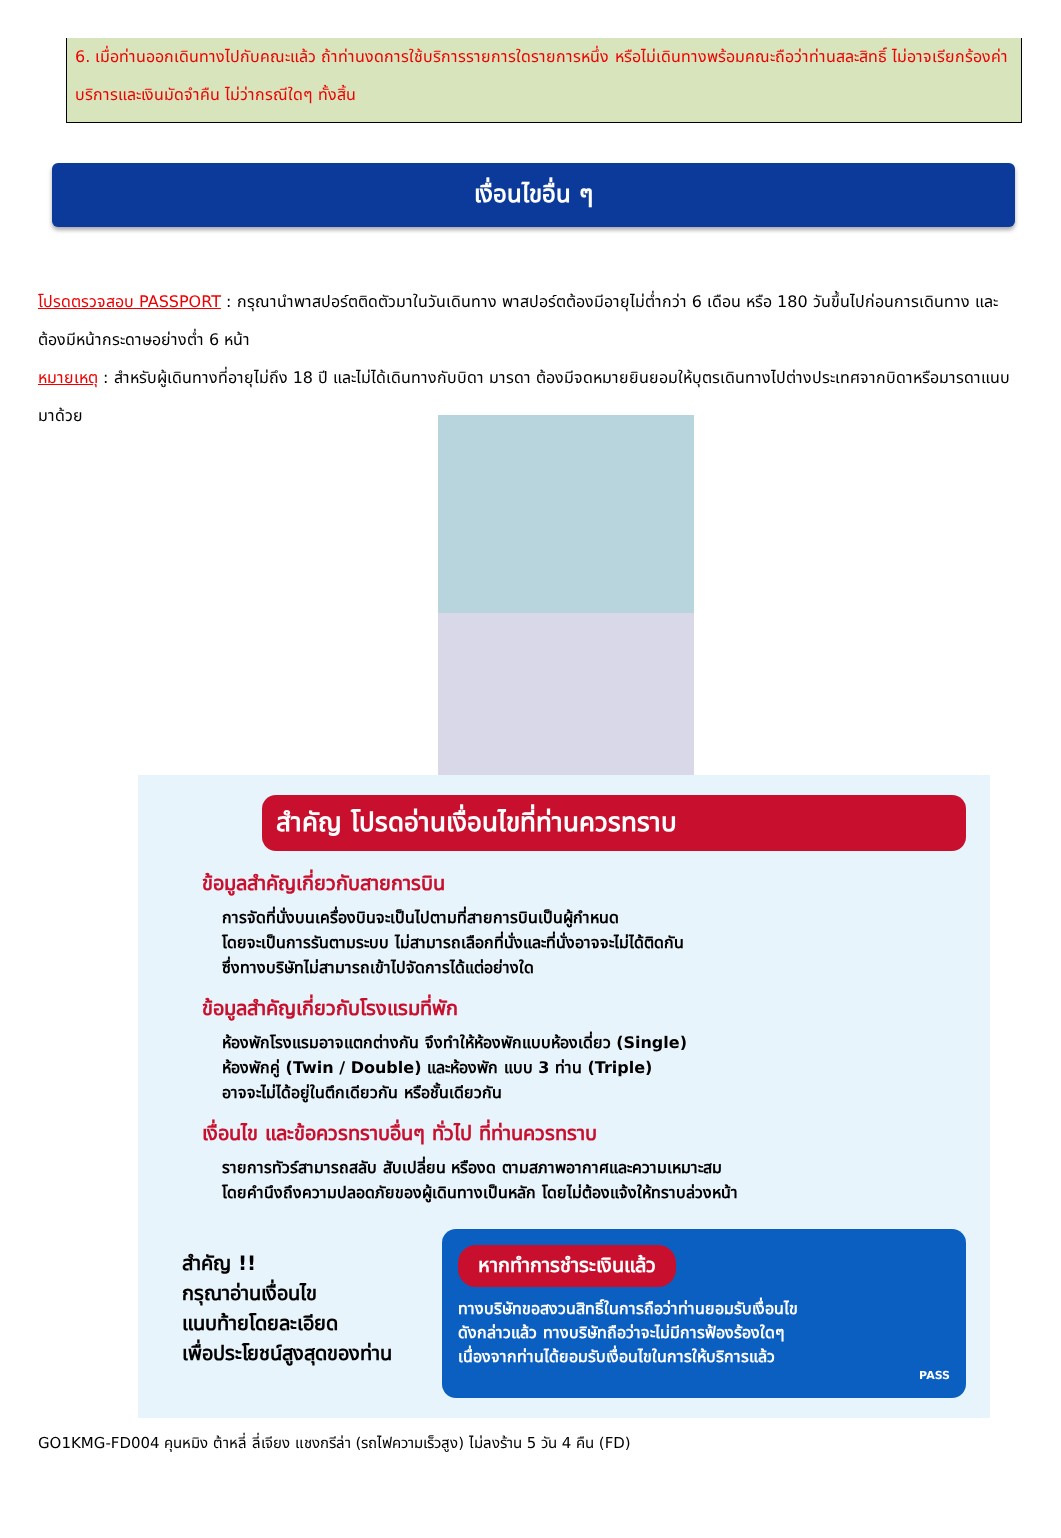6. เมื่อท่านออกเดินทางไปกับคณะแล้ว ถ้าท่านงดการใช้บริการรายการใดรายการหนึ่ง หรือไม่เดินทางพร้อมคณะถือว่าท่านสละสิทธิ์ ไม่อาจเรียกร้องค่าบริการและเงินมัดจำคืน ไม่ว่ากรณีใดๆ ทั้งสิ้น
เงื่อนไขอื่น ๆ
โปรดตรวจสอบ PASSPORT : กรุณานำพาสปอร์ตติดตัวมาในวันเดินทาง พาสปอร์ตต้องมีอายุไม่ต่ำกว่า 6 เดือน หรือ 180 วันขึ้นไปก่อนการเดินทาง และต้องมีหน้ากระดาษอย่างต่ำ 6 หน้า
หมายเหตุ : สำหรับผู้เดินทางที่อายุไม่ถึง 18 ปี และไม่ได้เดินทางกับบิดา มารดา ต้องมีจดหมายยินยอมให้บุตรเดินทางไปต่างประเทศจากบิดาหรือมารดาแนบมาด้วย
สำคัญ โปรดอ่านเงื่อนไขที่ท่านควรทราบ
ข้อมูลสำคัญเกี่ยวกับสายการบิน
การจัดที่นั่งบนเครื่องบินจะเป็นไปตามที่สายการบินเป็นผู้กำหนด
โดยจะเป็นการรันตามระบบ ไม่สามารถเลือกที่นั่งและที่นั่งอาจจะไม่ได้ติดกัน
ซึ่งทางบริษัทไม่สามารถเข้าไปจัดการได้แต่อย่างใด
ข้อมูลสำคัญเกี่ยวกับโรงแรมที่พัก
ห้องพักโรงแรมอาจแตกต่างกัน จึงทำให้ห้องพักแบบห้องเดี่ยว (Single)
ห้องพักคู่ (Twin / Double) และห้องพัก แบบ 3 ท่าน (Triple)
อาจจะไม่ได้อยู่ในตึกเดียวกัน หรือชั้นเดียวกัน
เงื่อนไข และข้อควรทราบอื่นๆ ทั่วไป ที่ท่านควรทราบ
รายการทัวร์สามารถสลับ สับเปลี่ยน หรืองด ตามสภาพอากาศและความเหมาะสม
โดยคำนึงถึงความปลอดภัยของผู้เดินทางเป็นหลัก โดยไม่ต้องแจ้งให้ทราบล่วงหน้า
สำคัญ !!
กรุณาอ่านเงื่อนไข
แนบท้ายโดยละเอียด
เพื่อประโยชน์สูงสุดของท่าน
หากทำการชำระเงินแล้ว
ทางบริษัทขอสงวนสิทธิ์ในการถือว่าท่านยอมรับเงื่อนไข
ดังกล่าวแล้ว ทางบริษัทถือว่าจะไม่มีการฟ้องร้องใดๆ
เนื่องจากท่านได้ยอมรับเงื่อนไขในการให้บริการแล้ว
PASS
GO1KMG-FD004 คุนหมิง ต้าหลี่ ลี่เจียง แชงกรีล่า (รถไฟความเร็วสูง) ไม่ลงร้าน 5 วัน 4 คืน (FD)